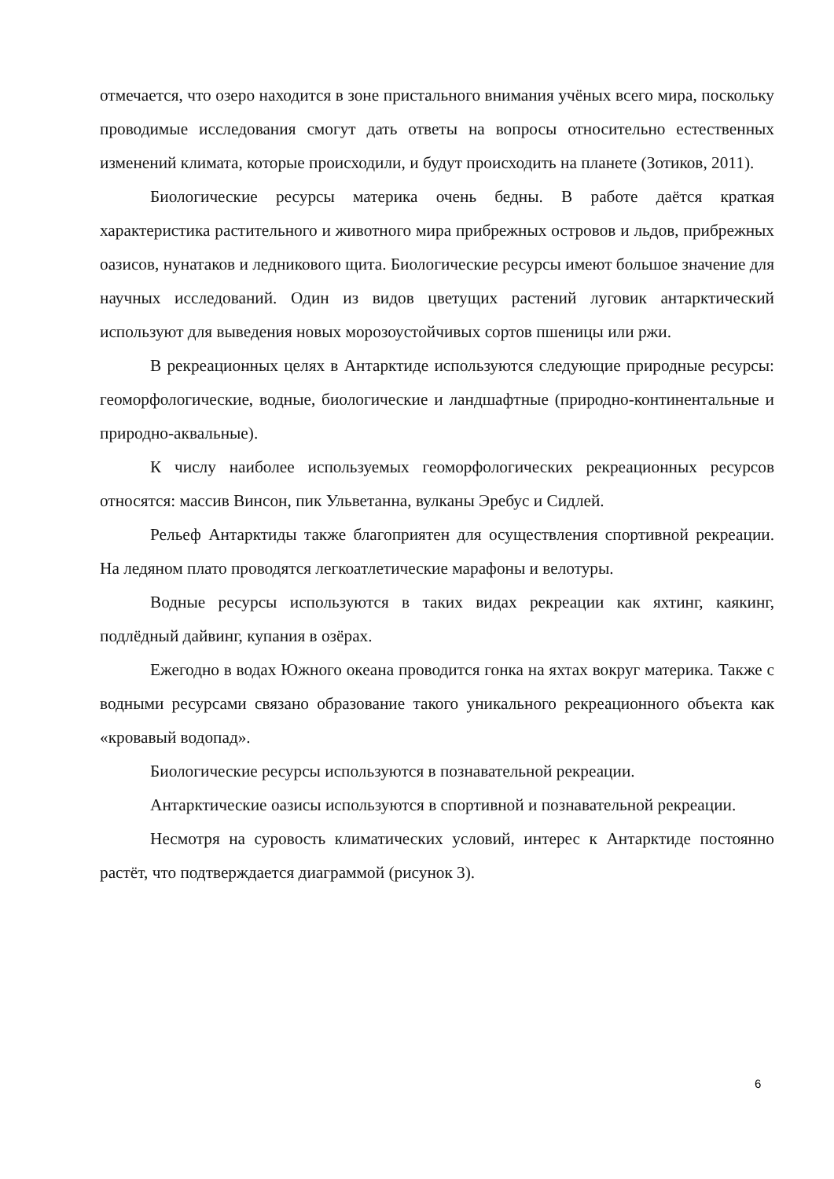отмечается, что озеро находится в зоне пристального внимания учёных всего мира, поскольку проводимые исследования смогут дать ответы на вопросы относительно естественных изменений климата, которые происходили, и будут происходить на планете (Зотиков, 2011).
Биологические ресурсы материка очень бедны. В работе даётся краткая характеристика растительного и животного мира прибрежных островов и льдов, прибрежных оазисов, нунатаков и ледникового щита. Биологические ресурсы имеют большое значение для научных исследований. Один из видов цветущих растений луговик антарктический используют для выведения новых морозоустойчивых сортов пшеницы или ржи.
В рекреационных целях в Антарктиде используются следующие природные ресурсы: геоморфологические, водные, биологические и ландшафтные (природно-континентальные и природно-аквальные).
К числу наиболее используемых геоморфологических рекреационных ресурсов относятся: массив Винсон, пик Ульветанна, вулканы Эребус и Сидлей.
Рельеф Антарктиды также благоприятен для осуществления спортивной рекреации. На ледяном плато проводятся легкоатлетические марафоны и велотуры.
Водные ресурсы используются в таких видах рекреации как яхтинг, каякинг, подлёдный дайвинг, купания в озёрах.
Ежегодно в водах Южного океана проводится гонка на яхтах вокруг материка. Также с водными ресурсами связано образование такого уникального рекреационного объекта как «кровавый водопад».
Биологические ресурсы используются в познавательной рекреации.
Антарктические оазисы используются в спортивной и познавательной рекреации.
Несмотря на суровость климатических условий, интерес к Антарктиде постоянно растёт, что подтверждается диаграммой (рисунок 3).
6